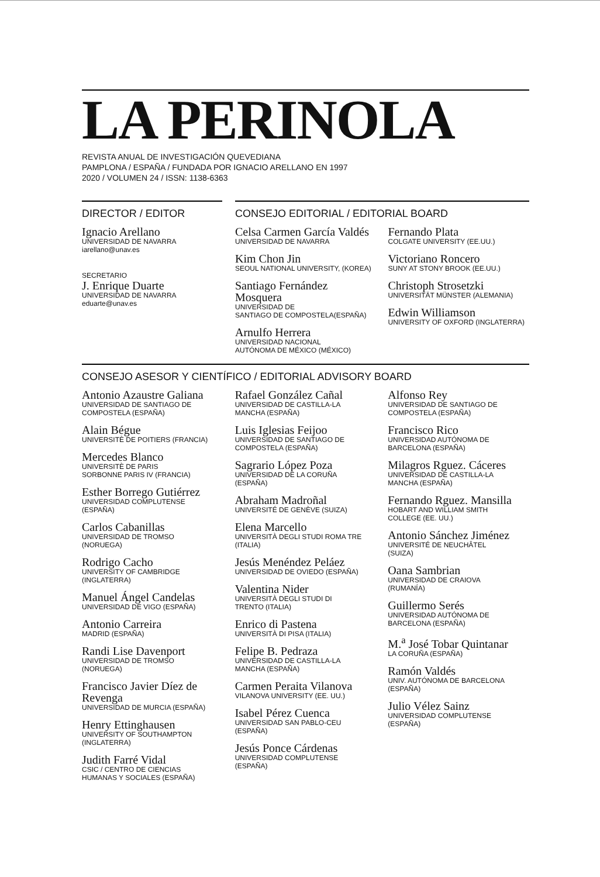LA PERINOLA
REVISTA ANUAL DE INVESTIGACIÓN QUEVEDIANA
PAMPLONA / ESPAÑA / FUNDADA POR IGNACIO ARELLANO EN 1997
2020 / VOLUMEN 24 / ISSN: 1138-6363
DIRECTOR / EDITOR
Ignacio Arellano
UNIVERSIDAD DE NAVARRA
iarellano@unav.es
SECRETARIO
J. Enrique Duarte
UNIVERSIDAD DE NAVARRA
eduarte@unav.es
CONSEJO EDITORIAL / EDITORIAL BOARD
Celsa Carmen García Valdés
UNIVERSIDAD DE NAVARRA
Kim Chon Jin
SEOUL NATIONAL UNIVERSITY, (KOREA)
Santiago Fernández Mosquera
UNIVERSIDAD DE
SANTIAGO DE COMPOSTELA(ESPAÑA)
Arnulfo Herrera
UNIVERSIDAD NACIONAL
AUTÓNOMA DE MÉXICO (MÉXICO)
Fernando Plata
COLGATE UNIVERSITY (EE.UU.)
Victoriano Roncero
SUNY AT STONY BROOK (EE.UU.)
Christoph Strosetzki
UNIVERSITÄT MÜNSTER (ALEMANIA)
Edwin Williamson
UNIVERSITY OF OXFORD (INGLATERRA)
CONSEJO ASESOR Y CIENTÍFICO / EDITORIAL ADVISORY BOARD
Antonio Azaustre Galiana
UNIVERSIDAD DE SANTIAGO DE
COMPOSTELA (ESPAÑA)
Alain Bégue
UNIVERSITÈ DE POITIERS (FRANCIA)
Mercedes Blanco
UNIVERSITÈ DE PARIS
SORBONNE PARIS IV (FRANCIA)
Esther Borrego Gutiérrez
UNIVERSIDAD COMPLUTENSE
(ESPAÑA)
Carlos Cabanillas
UNIVERSIDAD DE TROMSO
(NORUEGA)
Rodrigo Cacho
UNIVERSITY OF CAMBRIDGE
(INGLATERRA)
Manuel Ángel Candelas
UNIVERSIDAD DE VIGO (ESPAÑA)
Antonio Carreira
MADRID (ESPAÑA)
Randi Lise Davenport
UNIVERSIDAD DE TROMSO
(NORUEGA)
Francisco Javier Díez de Revenga
UNIVERSIDAD DE MURCIA (ESPAÑA)
Henry Ettinghausen
UNIVERSITY OF SOUTHAMPTON
(INGLATERRA)
Judith Farré Vidal
CSIC / CENTRO DE CIENCIAS
HUMANAS Y SOCIALES (ESPAÑA)
Rafael González Cañal
UNIVERSIDAD DE CASTILLA-LA
MANCHA (ESPAÑA)
Luis Iglesias Feijoo
UNIVERSIDAD DE SANTIAGO DE
COMPOSTELA (ESPAÑA)
Sagrario López Poza
UNIVERSIDAD DE LA CORUÑA
(ESPAÑA)
Abraham Madroñal
UNIVERSITÉ DE GENÈVE (SUIZA)
Elena Marcello
UNIVERSITÀ DEGLI STUDI ROMA TRE
(ITALIA)
Jesús Menéndez Peláez
UNIVERSIDAD DE OVIEDO (ESPAÑA)
Valentina Nider
UNIVERSITÀ DEGLI STUDI DI
TRENTO (ITALIA)
Enrico di Pastena
UNIVERSITÀ DI PISA (ITALIA)
Felipe B. Pedraza
UNIVERSIDAD DE CASTILLA-LA
MANCHA (ESPAÑA)
Carmen Peraita Vilanova
VILANOVA UNIVERSITY (EE. UU.)
Isabel Pérez Cuenca
UNIVERSIDAD SAN PABLO-CEU
(ESPAÑA)
Jesús Ponce Cárdenas
UNIVERSIDAD COMPLUTENSE
(ESPAÑA)
Alfonso Rey
UNIVERSIDAD DE SANTIAGO DE
COMPOSTELA (ESPAÑA)
Francisco Rico
UNIVERSIDAD AUTÓNOMA DE
BARCELONA (ESPAÑA)
Milagros Rguez. Cáceres
UNIVERSIDAD DE CASTILLA-LA
MANCHA (ESPAÑA)
Fernando Rguez. Mansilla
HOBART AND WILLIAM SMITH
COLLEGE (EE. UU.)
Antonio Sánchez Jiménez
UNIVERSITÉ DE NEUCHÂTEL
(SUIZA)
Oana Sambrian
UNIVERSIDAD DE CRAIOVA
(RUMANÍA)
Guillermo Serés
UNIVERSIDAD AUTÓNOMA DE
BARCELONA (ESPAÑA)
M.<sup>a</sup> José Tobar Quintanar
LA CORUÑA (ESPAÑA)
Ramón Valdés
UNIV. AUTÓNOMA DE BARCELONA
(ESPAÑA)
Julio Vélez Sainz
UNIVERSIDAD COMPLUTENSE
(ESPAÑA)